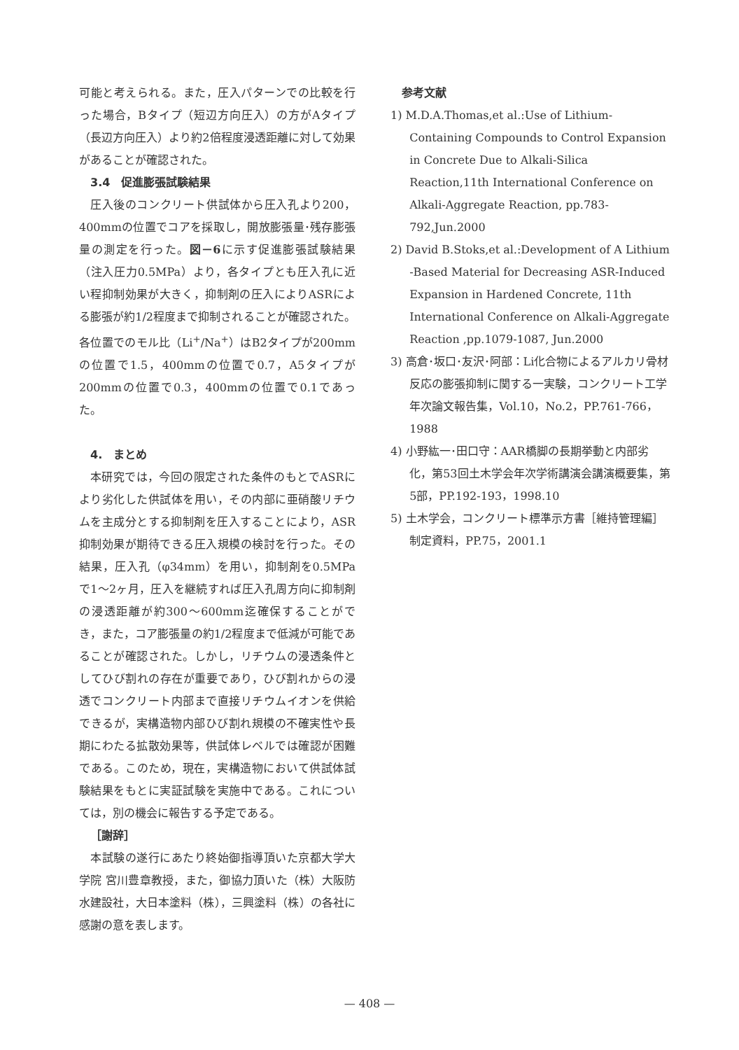可能と考えられる。また，圧入パターンでの比較を行った場合，Bタイプ（短辺方向圧入）の方がAタイプ（長辺方向圧入）より約2倍程度浸透距離に対して効果があることが確認された。
3.4　促進膨張試験結果
圧入後のコンクリート供試体から圧入孔より200，400mmの位置でコアを採取し，開放膨張量･残存膨張量の測定を行った。図－6に示す促進膨張試験結果（注入圧力0.5MPa）より，各タイプとも圧入孔に近い程抑制効果が大きく，抑制剤の圧入によりASRによる膨張が約1/2程度まで抑制されることが確認された。各位置でのモル比（Li<sup>+</sup>/Na<sup>+</sup>）はB2タイプが200mmの位置で1.5，400mmの位置で0.7，A5タイプが200mmの位置で0.3，400mmの位置で0.1であった。
4.　まとめ
本研究では，今回の限定された条件のもとでASRにより劣化した供試体を用い，その内部に亜硝酸リチウムを主成分とする抑制剤を圧入することにより，ASR抑制効果が期待できる圧入規模の検討を行った。その結果，圧入孔（φ34mm）を用い，抑制剤を0.5MPaで1～2ヶ月，圧入を継続すれば圧入孔周方向に抑制剤の浸透距離が約300～600mm迄確保することができ，また，コア膨張量の約1/2程度まで低減が可能であることが確認された。しかし，リチウムの浸透条件としてひび割れの存在が重要であり，ひび割れからの浸透でコンクリート内部まで直接リチウムイオンを供給できるが，実構造物内部ひび割れ規模の不確実性や長期にわたる拡散効果等，供試体レベルでは確認が困難である。このため，現在，実構造物において供試体試験結果をもとに実証試験を実施中である。これについては，別の機会に報告する予定である。
［謝辞］
本試験の遂行にあたり終始御指導頂いた京都大学大学院 宮川豊章教授，また，御協力頂いた（株）大阪防水建設社，大日本塗料（株），三興塗料（株）の各社に感謝の意を表します。
参考文献
1) M.D.A.Thomas,et al.:Use of Lithium-Containing Compounds to Control Expansion in Concrete Due to Alkali-Silica Reaction,11th International Conference on Alkali-Aggregate Reaction, pp.783-792,Jun.2000
2) David B.Stoks,et al.:Development of A Lithium -Based Material for Decreasing ASR-Induced Expansion in Hardened Concrete, 11th International Conference on Alkali-Aggregate Reaction ,pp.1079-1087, Jun.2000
3) 高倉･坂口･友沢･阿部：Li化合物によるアルカリ骨材反応の膨張抑制に関する一実験，コンクリート工学年次論文報告集，Vol.10，No.2，PP.761-766，1988
4) 小野紘一･田口守：AAR橋脚の長期挙動と内部劣化，第53回土木学会年次学術講演会講演概要集，第5部，PP.192-193，1998.10
5) 土木学会，コンクリート標準示方書［維持管理編］制定資料，PP.75，2001.1
— 408 —